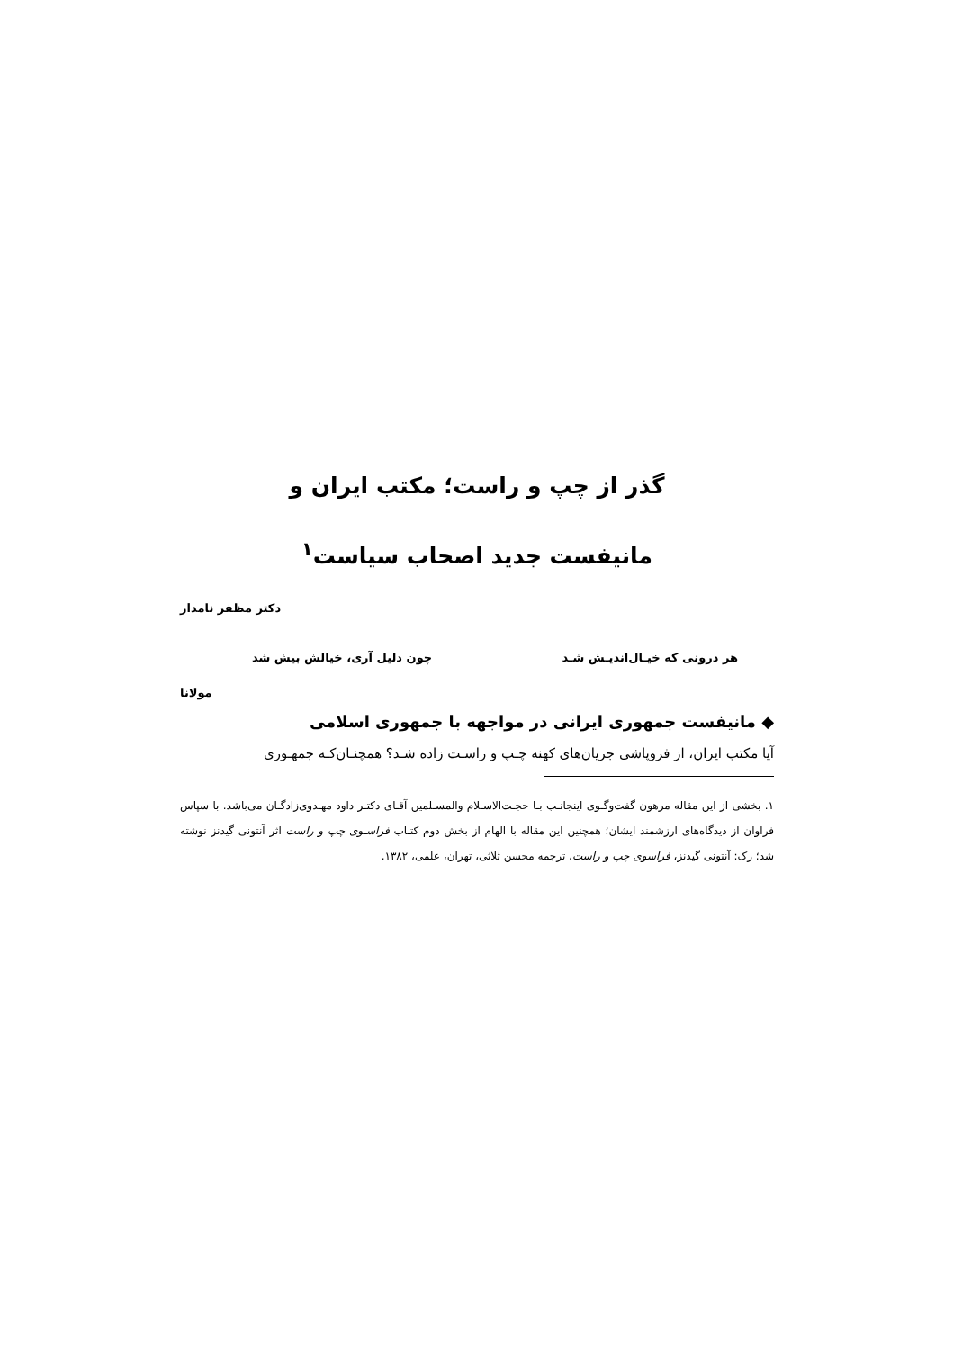گذر از چپ و راست؛ مکتب ایران و
مانیفست جدید اصحاب سیاست<sup>۱</sup>
دکتر مظفر نامدار
هر درونی که خیـال‌اندیـش شـد چون دلیل آری، خیالش بیش شد
مولانا
◆ مانیفست جمهوری ایرانی در مواجهه با جمهوری اسلامی
آیا مکتب ایران، از فروپاشی جریان‌های کهنه چـپ و راسـت زاده شـد؟ همچنـان‌کـه جمهـوری
۱. بخشی از این مقاله مرهون گفت‌وگـوی اینجانـب بـا حجـت‌الاسـلام والمسـلمین آقـای دکتـر داود مهـدوی‌زادگـان می‌باشد. با سپاس فراوان از دیدگاه‌های ارزشمند ایشان؛ همچنین این مقاله با الهام از بخش دوم کتـاب فراسـوی چپ و راست اثر آنتونی گیدنز نوشته شد؛ رک: آنتونی گیدنز، فراسوی چپ و راست، ترجمه محسن ثلاثی، تهران، علمی، ۱۳۸۲.